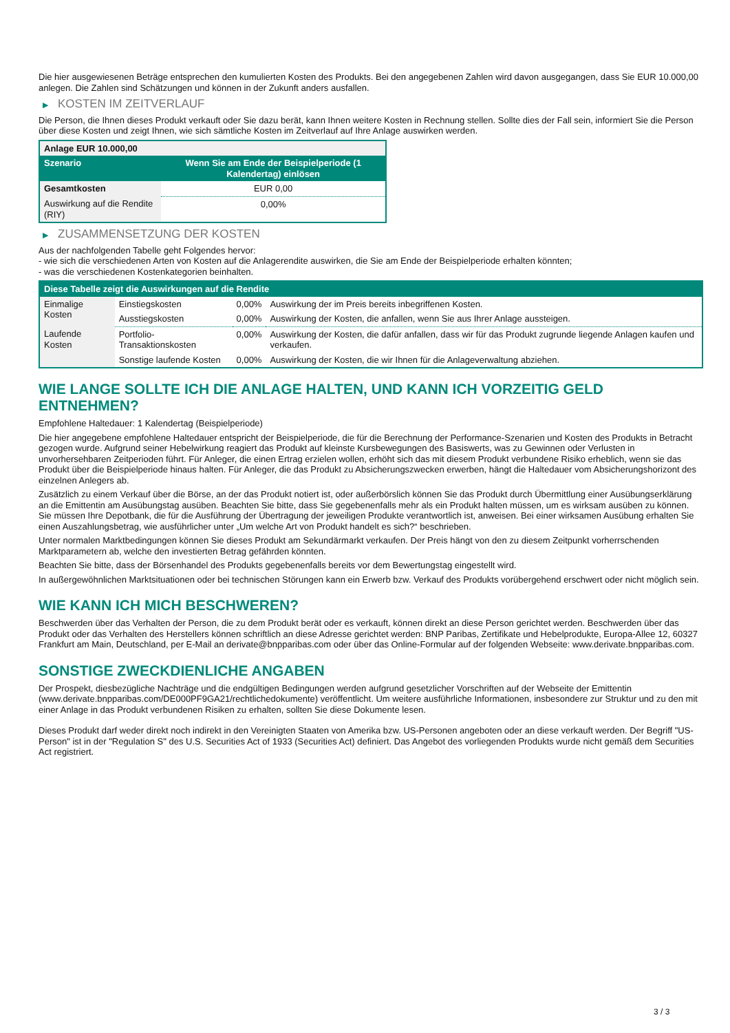Die hier ausgewiesenen Beträge entsprechen den kumulierten Kosten des Produkts. Bei den angegebenen Zahlen wird davon ausgegangen, dass Sie EUR 10.000,00 anlegen. Die Zahlen sind Schätzungen und können in der Zukunft anders ausfallen.
▶ KOSTEN IM ZEITVERLAUF
Die Person, die Ihnen dieses Produkt verkauft oder Sie dazu berät, kann Ihnen weitere Kosten in Rechnung stellen. Sollte dies der Fall sein, informiert Sie die Person über diese Kosten und zeigt Ihnen, wie sich sämtliche Kosten im Zeitverlauf auf Ihre Anlage auswirken werden.
| Anlage EUR 10.000,00 | |
| --- | --- |
| Szenario | Wenn Sie am Ende der Beispielperiode (1 Kalendertag) einlösen |
| Gesamtkosten | EUR 0,00 |
| Auswirkung auf die Rendite (RIY) | 0,00% |
▶ ZUSAMMENSETZUNG DER KOSTEN
Aus der nachfolgenden Tabelle geht Folgendes hervor:
- wie sich die verschiedenen Arten von Kosten auf die Anlagerendite auswirken, die Sie am Ende der Beispielperiode erhalten könnten;
- was die verschiedenen Kostenkategorien beinhalten.
| Diese Tabelle zeigt die Auswirkungen auf die Rendite | | | |
| --- | --- | --- | --- |
| Einmalige Kosten | Einstiegskosten | 0,00% | Auswirkung der im Preis bereits inbegriffenen Kosten. |
| | Ausstiegskosten | 0,00% | Auswirkung der Kosten, die anfallen, wenn Sie aus Ihrer Anlage aussteigen. |
| Laufende Kosten | Portfolio-Transaktionskosten | 0,00% | Auswirkung der Kosten, die dafür anfallen, dass wir für das Produkt zugrunde liegende Anlagen kaufen und verkaufen. |
| | Sonstige laufende Kosten | 0,00% | Auswirkung der Kosten, die wir Ihnen für die Anlageverwaltung abziehen. |
WIE LANGE SOLLTE ICH DIE ANLAGE HALTEN, UND KANN ICH VORZEITIG GELD ENTNEHMEN?
Empfohlene Haltedauer: 1 Kalendertag (Beispielperiode)
Die hier angegebene empfohlene Haltedauer entspricht der Beispielperiode, die für die Berechnung der Performance-Szenarien und Kosten des Produkts in Betracht gezogen wurde. Aufgrund seiner Hebelwirkung reagiert das Produkt auf kleinste Kursbewegungen des Basiswerts, was zu Gewinnen oder Verlusten in unvorhersehbaren Zeitperioden führt. Für Anleger, die einen Ertrag erzielen wollen, erhöht sich das mit diesem Produkt verbundene Risiko erheblich, wenn sie das Produkt über die Beispielperiode hinaus halten. Für Anleger, die das Produkt zu Absicherungszwecken erwerben, hängt die Haltedauer vom Absicherungshorizont des einzelnen Anlegers ab.
Zusätzlich zu einem Verkauf über die Börse, an der das Produkt notiert ist, oder außerbörslich können Sie das Produkt durch Übermittlung einer Ausübungserklärung an die Emittentin am Ausübungstag ausüben. Beachten Sie bitte, dass Sie gegebenenfalls mehr als ein Produkt halten müssen, um es wirksam ausüben zu können. Sie müssen Ihre Depotbank, die für die Ausführung der Übertragung der jeweiligen Produkte verantwortlich ist, anweisen. Bei einer wirksamen Ausübung erhalten Sie einen Auszahlungsbetrag, wie ausführlicher unter „Um welche Art von Produkt handelt es sich?“ beschrieben.
Unter normalen Marktbedingungen können Sie dieses Produkt am Sekundärmarkt verkaufen. Der Preis hängt von den zu diesem Zeitpunkt vorherrschenden Marktparametern ab, welche den investierten Betrag gefährden könnten.
Beachten Sie bitte, dass der Börsenhandel des Produkts gegebenenfalls bereits vor dem Bewertungstag eingestellt wird.
In außergewöhnlichen Marktsituationen oder bei technischen Störungen kann ein Erwerb bzw. Verkauf des Produkts vorübergehend erschwert oder nicht möglich sein.
WIE KANN ICH MICH BESCHWEREN?
Beschwerden über das Verhalten der Person, die zu dem Produkt berät oder es verkauft, können direkt an diese Person gerichtet werden. Beschwerden über das Produkt oder das Verhalten des Herstellers können schriftlich an diese Adresse gerichtet werden: BNP Paribas, Zertifikate und Hebelprodukte, Europa-Allee 12, 60327 Frankfurt am Main, Deutschland, per E-Mail an derivate@bnpparibas.com oder über das Online-Formular auf der folgenden Webseite: www.derivate.bnpparibas.com.
SONSTIGE ZWECKDIENLICHE ANGABEN
Der Prospekt, diesbezügliche Nachträge und die endgültigen Bedingungen werden aufgrund gesetzlicher Vorschriften auf der Webseite der Emittentin (www.derivate.bnpparibas.com/DE000PF9GA21/rechtlichedokumente) veröffentlicht. Um weitere ausführliche Informationen, insbesondere zur Struktur und zu den mit einer Anlage in das Produkt verbundenen Risiken zu erhalten, sollten Sie diese Dokumente lesen.
Dieses Produkt darf weder direkt noch indirekt in den Vereinigten Staaten von Amerika bzw. US-Personen angeboten oder an diese verkauft werden. Der Begriff "US-Person" ist in der "Regulation S" des U.S. Securities Act of 1933 (Securities Act) definiert. Das Angebot des vorliegenden Produkts wurde nicht gemäß dem Securities Act registriert.
3 / 3